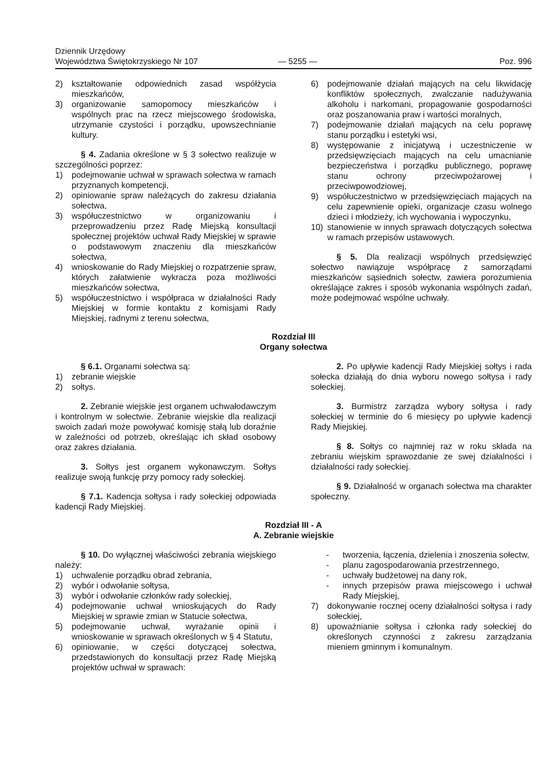Dziennik Urzędowy
Województwa Świętokrzyskiego Nr 107
— 5255 —
Poz. 996
2) kształtowanie odpowiednich zasad współżycia mieszkańców,
3) organizowanie samopomocy mieszkańców i wspólnych prac na rzecz miejscowego środowiska, utrzymanie czystości i porządku, upowszechnianie kultury.
§ 4. Zadania określone w § 3 sołectwo realizuje w szczególności poprzez:
1) podejmowanie uchwał w sprawach sołectwa w ramach przyznanych kompetencji,
2) opiniowanie spraw należących do zakresu działania sołectwa,
3) współuczestnictwo w organizowaniu i przeprowadzeniu przez Radę Miejską konsultacji społecznej projektów uchwał Rady Miejskiej w sprawie o podstawowym znaczeniu dla mieszkańców sołectwa,
4) wnioskowanie do Rady Miejskiej o rozpatrzenie spraw, których załatwienie wykracza poza możliwości mieszkańców sołectwa,
5) współuczestnictwo i współpraca w działalności Rady Miejskiej w formie kontaktu z komisjami Rady Miejskiej, radnymi z terenu sołectwa,
6) podejmowanie działań mających na celu likwidację konfliktów społecznych, zwalczanie nadużywania alkoholu i narkomani, propagowanie gospodarności oraz poszanowania praw i wartości moralnych,
7) podejmowanie działań mających na celu poprawę stanu porządku i estetyki wsi,
8) występowanie z inicjatywą i uczestniczenie w przedsięwzięciach mających na celu umacnianie bezpieczeństwa i porządku publicznego, poprawę stanu ochrony przeciwpożarowej i przeciwpowodziowej,
9) współuczestnictwo w przedsięwzięciach mających na celu zapewnienie opieki, organizacje czasu wolnego dzieci i młodzieży, ich wychowania i wypoczynku,
10) stanowienie w innych sprawach dotyczących sołectwa w ramach przepisów ustawowych.
§ 5. Dla realizacji wspólnych przedsięwzięć sołectwo nawiązuje współpracę z samorządami mieszkańców sąsiednich sołectw, zawiera porozumienia określające zakres i sposób wykonania wspólnych zadań, może podejmować wspólne uchwały.
Rozdział III
Organy sołectwa
§ 6.1. Organami sołectwa są:
1) zebranie wiejskie
2) sołtys.
2. Zebranie wiejskie jest organem uchwałodawczym i kontrolnym w sołectwie. Zebranie wiejskie dla realizacji swoich zadań może powoływać komisję stałą lub doraźnie w zależności od potrzeb, określając ich skład osobowy oraz zakres działania.
3. Sołtys jest organem wykonawczym. Sołtys realizuje swoją funkcję przy pomocy rady sołeckiej.
§ 7.1. Kadencja sołtysa i rady sołeckiej odpowiada kadencji Rady Miejskiej.
2. Po upływie kadencji Rady Miejskiej sołtys i rada sołecka działają do dnia wyboru nowego sołtysa i rady sołeckiej.
3. Burmistrz zarządza wybory sołtysa i rady sołeckiej w terminie do 6 miesięcy po upływie kadencji Rady Miejskiej.
§ 8. Sołtys co najmniej raz w roku składa na zebraniu wiejskim sprawozdanie ze swej działalności i działalności rady sołeckiej.
§ 9. Działalność w organach sołectwa ma charakter społeczny.
Rozdział III - A
A. Zebranie wiejskie
§ 10. Do wyłącznej właściwości zebrania wiejskiego należy:
1) uchwalenie porządku obrad zebrania,
2) wybór i odwołanie sołtysa,
3) wybór i odwołanie członków rady sołeckiej,
4) podejmowanie uchwał wnioskujących do Rady Miejskiej w sprawie zmian w Statucie sołectwa,
5) podejmowanie uchwał, wyrażanie opinii i wnioskowanie w sprawach określonych w § 4 Statutu,
6) opiniowanie, w części dotyczącej sołectwa, przedstawionych do konsultacji przez Radę Miejską projektów uchwał w sprawach:
- tworzenia, łączenia, dzielenia i znoszenia sołectw,
- planu zagospodarowania przestrzennego,
- uchwały budżetowej na dany rok,
- innych przepisów prawa miejscowego i uchwał Rady Miejskiej,
7) dokonywanie rocznej oceny działalności sołtysa i rady sołeckiej,
8) upoważnianie sołtysa i członka rady sołeckiej do określonych czynności z zakresu zarządzania mieniem gminnym i komunalnym.